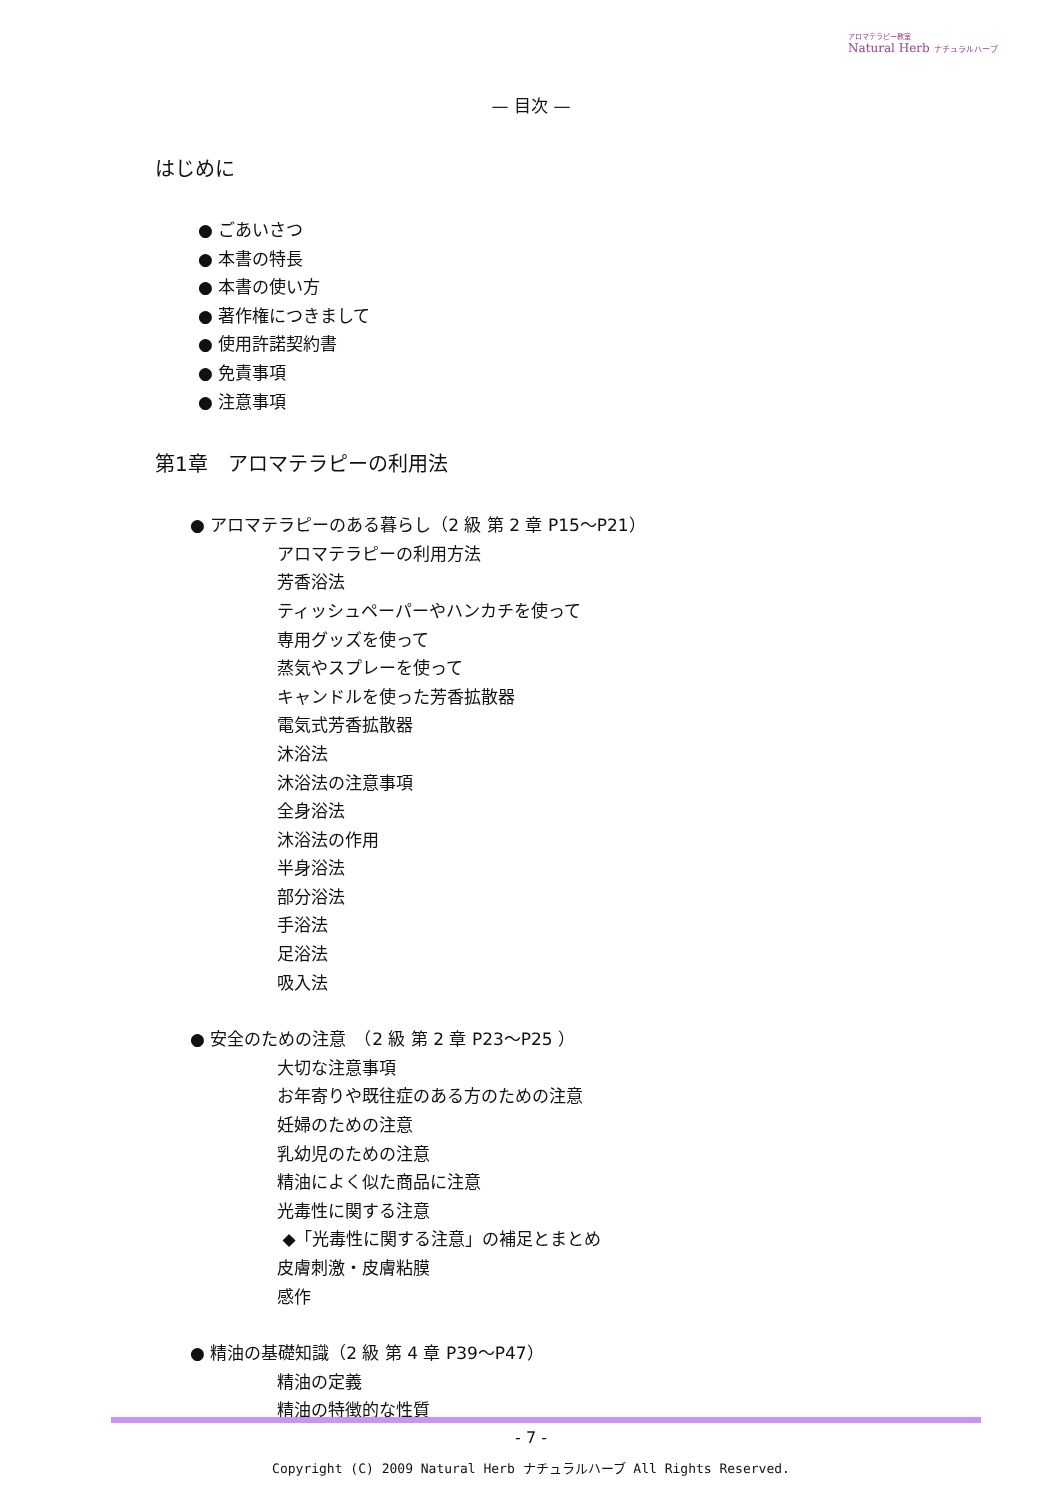アロマテラピー教室
Natural Herb ナチュラルハーブ
— 目次 —
はじめに
● ごあいさつ
● 本書の特長
● 本書の使い方
● 著作権につきまして
● 使用許諾契約書
● 免責事項
● 注意事項
第1章　アロマテラピーの利用法
● アロマテラピーのある暮らし（2 級 第 2 章 P15～P21）
アロマテラピーの利用方法
芳香浴法
ティッシュペーパーやハンカチを使って
専用グッズを使って
蒸気やスプレーを使って
キャンドルを使った芳香拡散器
電気式芳香拡散器
沐浴法
沐浴法の注意事項
全身浴法
沐浴法の作用
半身浴法
部分浴法
手浴法
足浴法
吸入法
● 安全のための注意　（2 級 第 2 章 P23～P25 ）
大切な注意事項
お年寄りや既往症のある方のための注意
妊婦のための注意
乳幼児のための注意
精油によく似た商品に注意
光毒性に関する注意
◆「光毒性に関する注意」の補足とまとめ
皮膚刺激・皮膚粘膜
感作
● 精油の基礎知識（2 級 第 4 章 P39～P47）
精油の定義
精油の特徴的な性質
- 7 -
Copyright (C) 2009 Natural Herb ナチュラルハーブ All Rights Reserved.